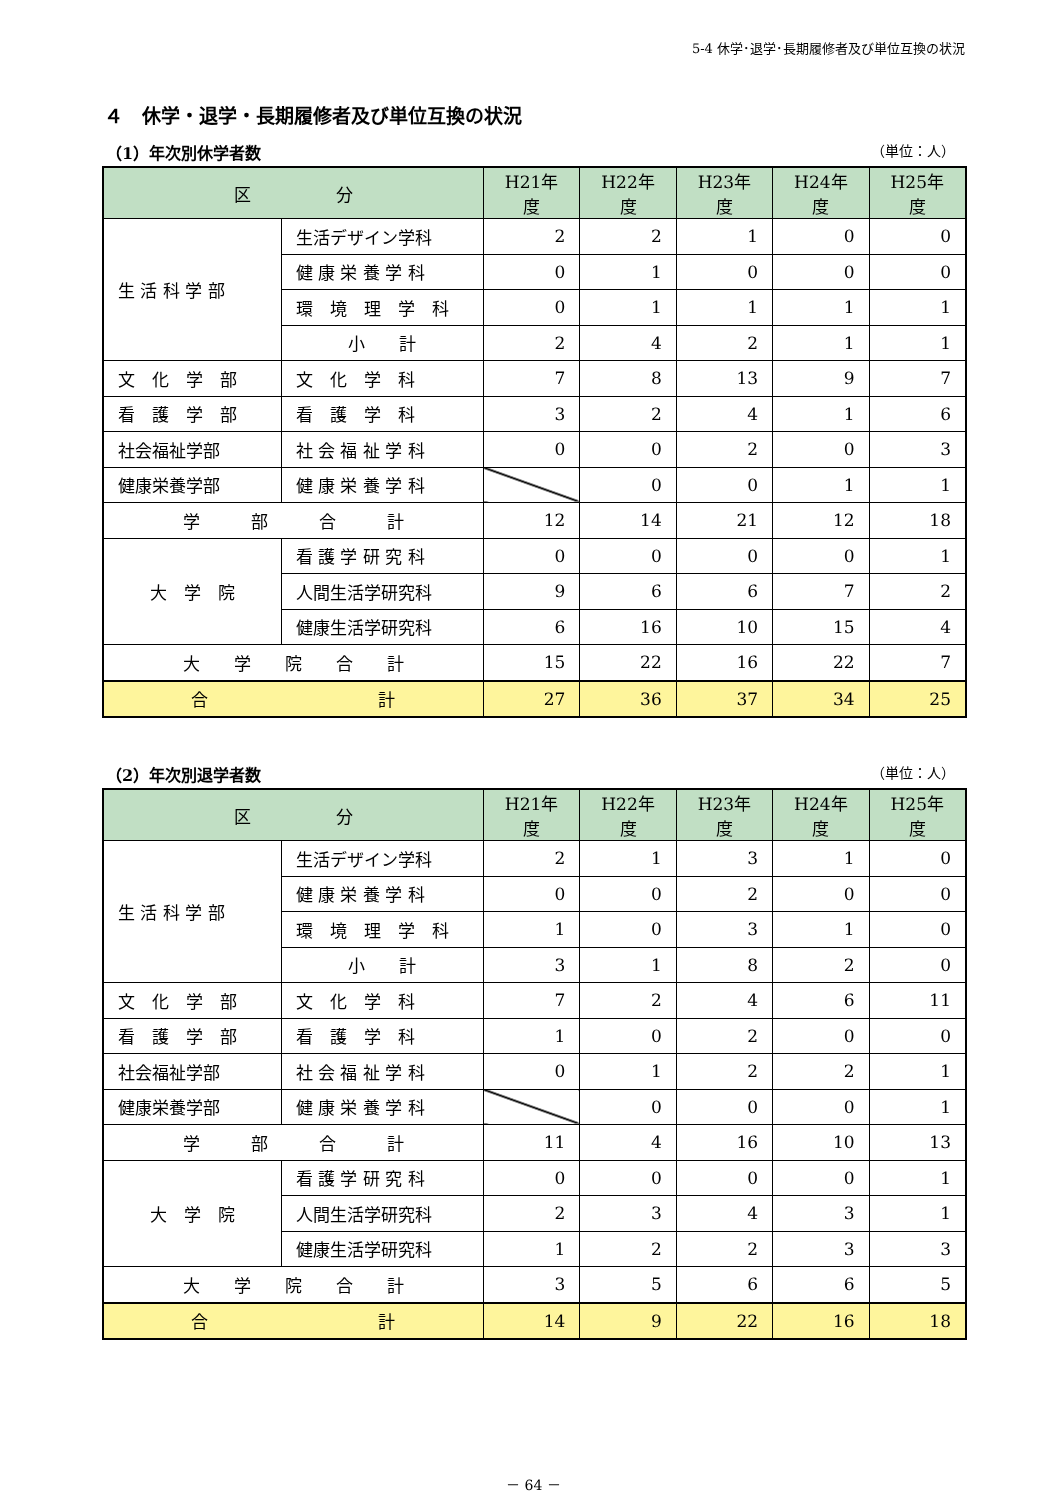5-4 休学･退学･長期履修者及び単位互換の状況
４　休学・退学・長期履修者及び単位互換の状況
（1）年次別休学者数 （単位：人）
| 区 分 | | H21年度 | H22年度 | H23年度 | H24年度 | H25年度 |
| --- | --- | --- | --- | --- | --- | --- |
| 生 活 科 学 部 | 生活デザイン学科 | 2 | 2 | 1 | 0 | 0 |
| | 健 康 栄 養 学 科 | 0 | 1 | 0 | 0 | 0 |
| | 環 境 理 学 科 | 0 | 1 | 1 | 1 | 1 |
| | 小 計 | 2 | 4 | 2 | 1 | 1 |
| 文 化 学 部 | 文 化 学 科 | 7 | 8 | 13 | 9 | 7 |
| 看 護 学 部 | 看 護 学 科 | 3 | 2 | 4 | 1 | 6 |
| 社会福祉学部 | 社 会 福 祉 学 科 | 0 | 0 | 2 | 0 | 3 |
| 健康栄養学部 | 健 康 栄 養 学 科 | | 0 | 0 | 1 | 1 |
| 学 部 合 計 | | 12 | 14 | 21 | 12 | 18 |
| 大 学 院 | 看 護 学 研 究 科 | 0 | 0 | 0 | 0 | 1 |
| | 人間生活学研究科 | 9 | 6 | 6 | 7 | 2 |
| | 健康生活学研究科 | 6 | 16 | 10 | 15 | 4 |
| 大 学 院 合 計 | | 15 | 22 | 16 | 22 | 7 |
| 合 計 | | 27 | 36 | 37 | 34 | 25 |
（2）年次別退学者数 （単位：人）
| 区 分 | | H21年度 | H22年度 | H23年度 | H24年度 | H25年度 |
| --- | --- | --- | --- | --- | --- | --- |
| 生 活 科 学 部 | 生活デザイン学科 | 2 | 1 | 3 | 1 | 0 |
| | 健 康 栄 養 学 科 | 0 | 0 | 2 | 0 | 0 |
| | 環 境 理 学 科 | 1 | 0 | 3 | 1 | 0 |
| | 小 計 | 3 | 1 | 8 | 2 | 0 |
| 文 化 学 部 | 文 化 学 科 | 7 | 2 | 4 | 6 | 11 |
| 看 護 学 部 | 看 護 学 科 | 1 | 0 | 2 | 0 | 0 |
| 社会福祉学部 | 社 会 福 祉 学 科 | 0 | 1 | 2 | 2 | 1 |
| 健康栄養学部 | 健 康 栄 養 学 科 | | 0 | 0 | 0 | 1 |
| 学 部 合 計 | | 11 | 4 | 16 | 10 | 13 |
| 大 学 院 | 看 護 学 研 究 科 | 0 | 0 | 0 | 0 | 1 |
| | 人間生活学研究科 | 2 | 3 | 4 | 3 | 1 |
| | 健康生活学研究科 | 1 | 2 | 2 | 3 | 3 |
| 大 学 院 合 計 | | 3 | 5 | 6 | 6 | 5 |
| 合 計 | | 14 | 9 | 22 | 16 | 18 |
－ 64 －